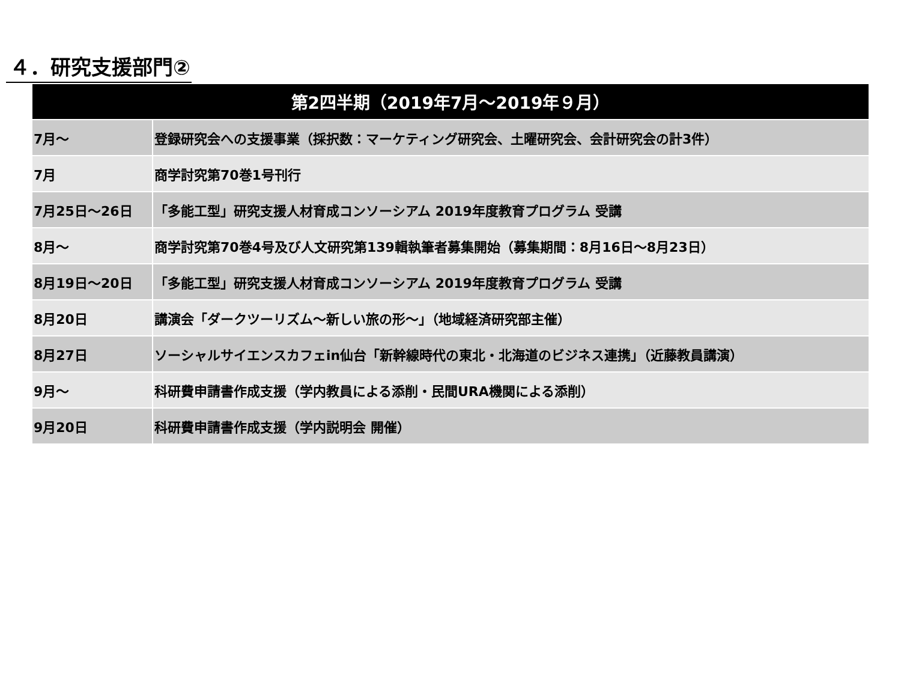４．研究支援部門②
| 第2四半期（2019年7月～2019年９月） | |
| --- | --- |
| 7月～ | 登録研究会への支援事業（採択数：マーケティング研究会、土曜研究会、会計研究会の計3件） |
| 7月 | 商学討究第70巻1号刊行 |
| 7月25日～26日 | 「多能工型」研究支援人材育成コンソーシアム 2019年度教育プログラム 受講 |
| 8月～ | 商学討究第70巻4号及び人文研究第139輯執筆者募集開始（募集期間：8月16日～8月23日） |
| 8月19日～20日 | 「多能工型」研究支援人材育成コンソーシアム 2019年度教育プログラム 受講 |
| 8月20日 | 講演会「ダークツーリズム～新しい旅の形～」（地域経済研究部主催） |
| 8月27日 | ソーシャルサイエンスカフェin仙台「新幹線時代の東北・北海道のビジネス連携」（近藤教員講演） |
| 9月～ | 科研費申請書作成支援（学内教員による添削・民間URA機関による添削） |
| 9月20日 | 科研費申請書作成支援（学内説明会 開催） |